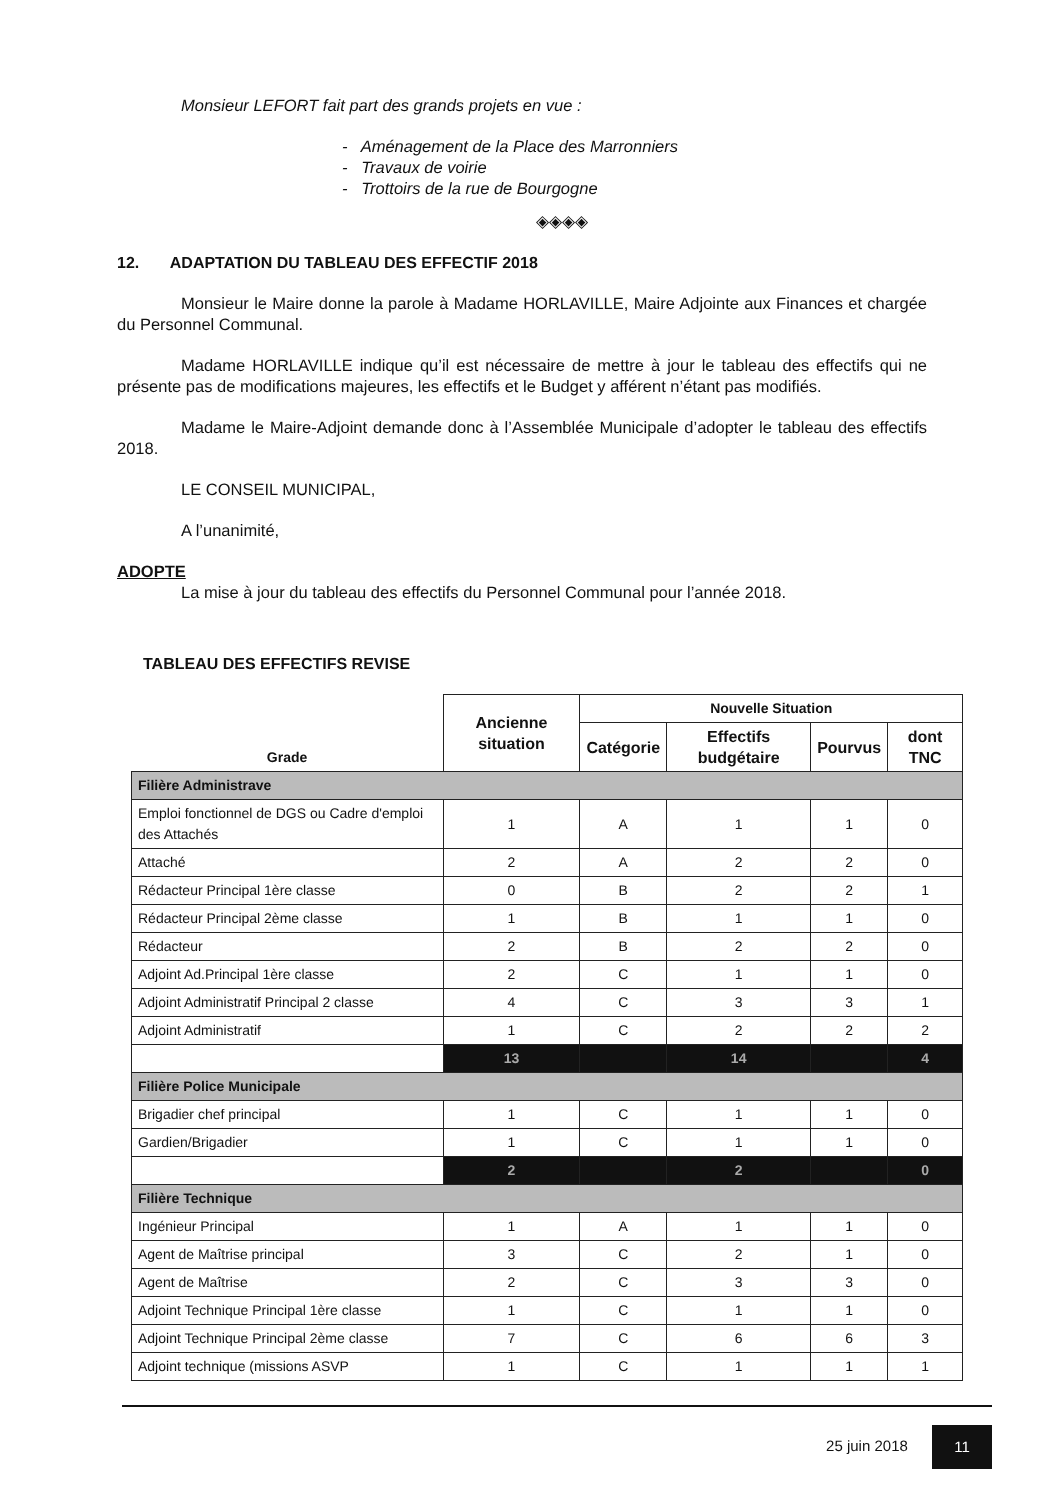Monsieur LEFORT fait part des grands projets en vue :
- Aménagement de la Place des Marronniers
- Travaux de voirie
- Trottoirs de la rue de Bourgogne
◈◈◈◈
12. ADAPTATION DU TABLEAU DES EFFECTIF 2018
Monsieur le Maire donne la parole à Madame HORLAVILLE, Maire Adjointe aux Finances et chargée du Personnel Communal.
Madame HORLAVILLE indique qu’il est nécessaire de mettre à jour le tableau des effectifs qui ne présente pas de modifications majeures, les effectifs et le Budget y afférent n’étant pas modifiés.
Madame le Maire-Adjoint demande donc à l’Assemblée Municipale d’adopter le tableau des effectifs 2018.
LE CONSEIL MUNICIPAL,
A l’unanimité,
ADOPTE
La mise à jour du tableau des effectifs du Personnel Communal pour l’année 2018.
TABLEAU DES EFFECTIFS REVISE
| Grade | Ancienne situation | Nouvelle Situation | | | |
| --- | --- | --- | --- | --- | --- |
| | | Catégorie | Effectifs budgétaire | Pourvus | dont TNC |
| Filière Administrave | | | | | |
| Emploi fonctionnel de DGS ou Cadre d'emploi des Attachés | 1 | A | 1 | 1 | 0 |
| Attaché | 2 | A | 2 | 2 | 0 |
| Rédacteur Principal 1ère classe | 0 | B | 2 | 2 | 1 |
| Rédacteur Principal 2ème classe | 1 | B | 1 | 1 | 0 |
| Rédacteur | 2 | B | 2 | 2 | 0 |
| Adjoint Ad.Principal 1ère classe | 2 | C | 1 | 1 | 0 |
| Adjoint Administratif Principal 2 classe | 4 | C | 3 | 3 | 1 |
| Adjoint Administratif | 1 | C | 2 | 2 | 2 |
| | 13 | | 14 | | 4 |
| Filière Police Municipale | | | | | |
| Brigadier chef principal | 1 | C | 1 | 1 | 0 |
| Gardien/Brigadier | 1 | C | 1 | 1 | 0 |
| | 2 | | 2 | | 0 |
| Filière Technique | | | | | |
| Ingénieur Principal | 1 | A | 1 | 1 | 0 |
| Agent de Maîtrise principal | 3 | C | 2 | 1 | 0 |
| Agent de Maîtrise | 2 | C | 3 | 3 | 0 |
| Adjoint Technique Principal 1ère classe | 1 | C | 1 | 1 | 0 |
| Adjoint Technique Principal 2ème classe | 7 | C | 6 | 6 | 3 |
| Adjoint technique (missions ASVP | 1 | C | 1 | 1 | 1 |
25 juin 2018 11